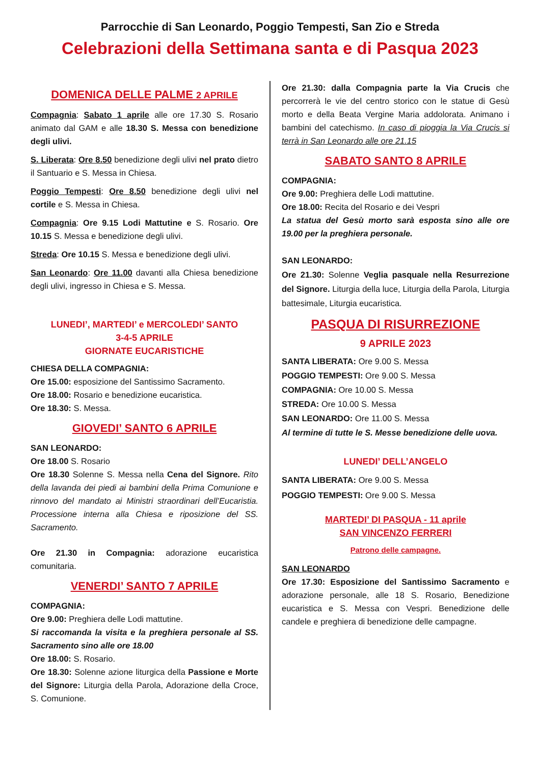Parrocchie di San Leonardo, Poggio Tempesti, San Zio e Streda
Celebrazioni della Settimana santa e di Pasqua 2023
DOMENICA DELLE PALME 2 APRILE
Compagnia: Sabato 1 aprile alle ore 17.30 S. Rosario animato dal GAM e alle 18.30 S. Messa con benedizione degli ulivi.
S. Liberata: Ore 8.50 benedizione degli ulivi nel prato dietro il Santuario e S. Messa in Chiesa.
Poggio Tempesti: Ore 8.50 benedizione degli ulivi nel cortile e S. Messa in Chiesa.
Compagnia: Ore 9.15 Lodi Mattutine e S. Rosario. Ore 10.15 S. Messa e benedizione degli ulivi.
Streda: Ore 10.15 S. Messa e benedizione degli ulivi.
San Leonardo: Ore 11.00 davanti alla Chiesa benedizione degli ulivi, ingresso in Chiesa e S. Messa.
LUNEDI’, MARTEDI’ e MERCOLEDI’ SANTO
3-4-5 APRILE
GIORNATE EUCARISTICHE
CHIESA DELLA COMPAGNIA:
Ore 15.00: esposizione del Santissimo Sacramento.
Ore 18.00: Rosario e benedizione eucaristica.
Ore 18.30: S. Messa.
GIOVEDI’ SANTO 6 APRILE
SAN LEONARDO:
Ore 18.00 S. Rosario
Ore 18.30 Solenne S. Messa nella Cena del Signore. Rito della lavanda dei piedi ai bambini della Prima Comunione e rinnovo del mandato ai Ministri straordinari dell’Eucaristia. Processione interna alla Chiesa e riposizione del SS. Sacramento.
Ore 21.30 in Compagnia: adorazione eucaristica comunitaria.
VENERDI’ SANTO 7 APRILE
COMPAGNIA:
Ore 9.00: Preghiera delle Lodi mattutine.
Si raccomanda la visita e la preghiera personale al SS. Sacramento sino alle ore 18.00
Ore 18.00: S. Rosario.
Ore 18.30: Solenne azione liturgica della Passione e Morte del Signore: Liturgia della Parola, Adorazione della Croce, S. Comunione.
Ore 21.30: dalla Compagnia parte la Via Crucis che percorrerà le vie del centro storico con le statue di Gesù morto e della Beata Vergine Maria addolorata. Animano i bambini del catechismo. In caso di pioggia la Via Crucis si terrà in San Leonardo alle ore 21.15
SABATO SANTO 8 APRILE
COMPAGNIA:
Ore 9.00: Preghiera delle Lodi mattutine.
Ore 18.00: Recita del Rosario e dei Vespri
La statua del Gesù morto sarà esposta sino alle ore 19.00 per la preghiera personale.
SAN LEONARDO:
Ore 21.30: Solenne Veglia pasquale nella Resurrezione del Signore. Liturgia della luce, Liturgia della Parola, Liturgia battesimale, Liturgia eucaristica.
PASQUA DI RISURREZIONE
9 APRILE 2023
SANTA LIBERATA: Ore 9.00 S. Messa
POGGIO TEMPESTI: Ore 9.00 S. Messa
COMPAGNIA: Ore 10.00 S. Messa
STREDA: Ore 10.00 S. Messa
SAN LEONARDO: Ore 11.00 S. Messa
Al termine di tutte le S. Messe benedizione delle uova.
LUNEDI’ DELL’ANGELO
SANTA LIBERATA: Ore 9.00 S. Messa
POGGIO TEMPESTI: Ore 9.00 S. Messa
MARTEDI’ DI PASQUA - 11 aprile
SAN VINCENZO FERRERI
Patrono delle campagne.
SAN LEONARDO
Ore 17.30: Esposizione del Santissimo Sacramento e adorazione personale, alle 18 S. Rosario, Benedizione eucaristica e S. Messa con Vespri. Benedizione delle candele e preghiera di benedizione delle campagne.